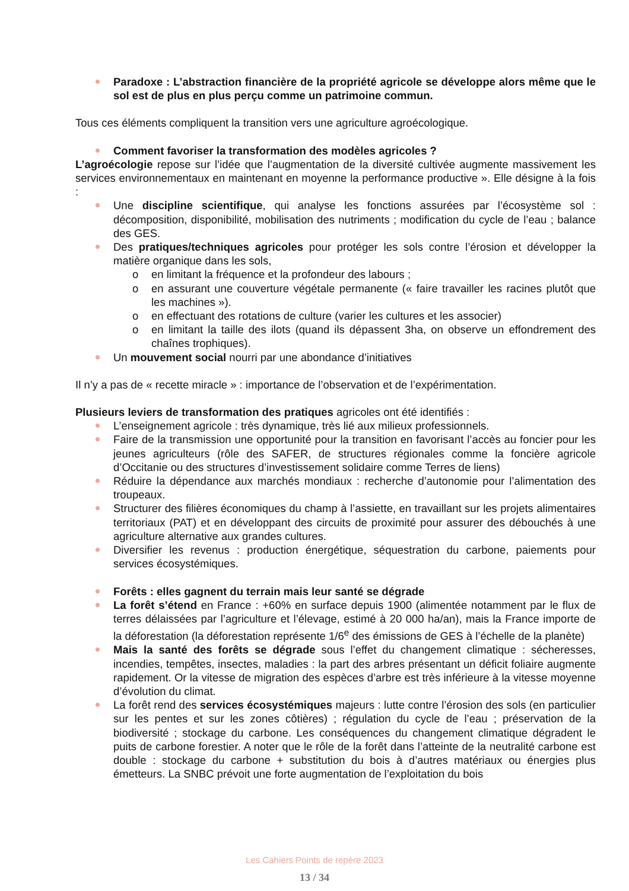Paradoxe : L’abstraction financière de la propriété agricole se développe alors même que le sol est de plus en plus perçu comme un patrimoine commun.
Tous ces éléments compliquent la transition vers une agriculture agroécologique.
Comment favoriser la transformation des modèles agricoles ?
L’agroécologie repose sur l’idée que l’augmentation de la diversité cultivée augmente massivement les services environnementaux en maintenant en moyenne la performance productive ». Elle désigne à la fois :
Une discipline scientifique, qui analyse les fonctions assurées par l’écosystème sol : décomposition, disponibilité, mobilisation des nutriments ; modification du cycle de l’eau ; balance des GES.
Des pratiques/techniques agricoles pour protéger les sols contre l’érosion et développer la matière organique dans les sols,
o en limitant la fréquence et la profondeur des labours ;
o en assurant une couverture végétale permanente (« faire travailler les racines plutôt que les machines »).
o en effectuant des rotations de culture (varier les cultures et les associer)
o en limitant la taille des ilots (quand ils dépassent 3ha, on observe un effondrement des chaînes trophiques).
Un mouvement social nourri par une abondance d’initiatives
Il n’y a pas de « recette miracle » : importance de l’observation et de l’expérimentation.
Plusieurs leviers de transformation des pratiques agricoles ont été identifiés :
L’enseignement agricole : très dynamique, très lié aux milieux professionnels.
Faire de la transmission une opportunité pour la transition en favorisant l’accès au foncier pour les jeunes agriculteurs (rôle des SAFER, de structures régionales comme la foncière agricole d’Occitanie ou des structures d’investissement solidaire comme Terres de liens)
Réduire la dépendance aux marchés mondiaux : recherche d’autonomie pour l’alimentation des troupeaux.
Structurer des filières économiques du champ à l’assiette, en travaillant sur les projets alimentaires territoriaux (PAT) et en développant des circuits de proximité pour assurer des débouchés à une agriculture alternative aux grandes cultures.
Diversifier les revenus : production énergétique, séquestration du carbone, paiements pour services écosystémiques.
Forêts : elles gagnent du terrain mais leur santé se dégrade
La forêt s’étend en France : +60% en surface depuis 1900 (alimentée notamment par le flux de terres délaissées par l’agriculture et l’élevage, estimé à 20 000 ha/an), mais la France importe de la déforestation (la déforestation représente 1/6<sup>e</sup> des émissions de GES à l’échelle de la planète)
Mais la santé des forêts se dégrade sous l’effet du changement climatique : sécheresses, incendies, tempêtes, insectes, maladies : la part des arbres présentant un déficit foliaire augmente rapidement. Or la vitesse de migration des espèces d’arbre est très inférieure à la vitesse moyenne d’évolution du climat.
La forêt rend des services écosystémiques majeurs : lutte contre l’érosion des sols (en particulier sur les pentes et sur les zones côtières) ; régulation du cycle de l’eau ; préservation de la biodiversité ; stockage du carbone. Les conséquences du changement climatique dégradent le puits de carbone forestier. A noter que le rôle de la forêt dans l’atteinte de la neutralité carbone est double : stockage du carbone + substitution du bois à d’autres matériaux ou énergies plus émetteurs. La SNBC prévoit une forte augmentation de l’exploitation du bois
Les Cahiers Points de repère 2023
13 / 34